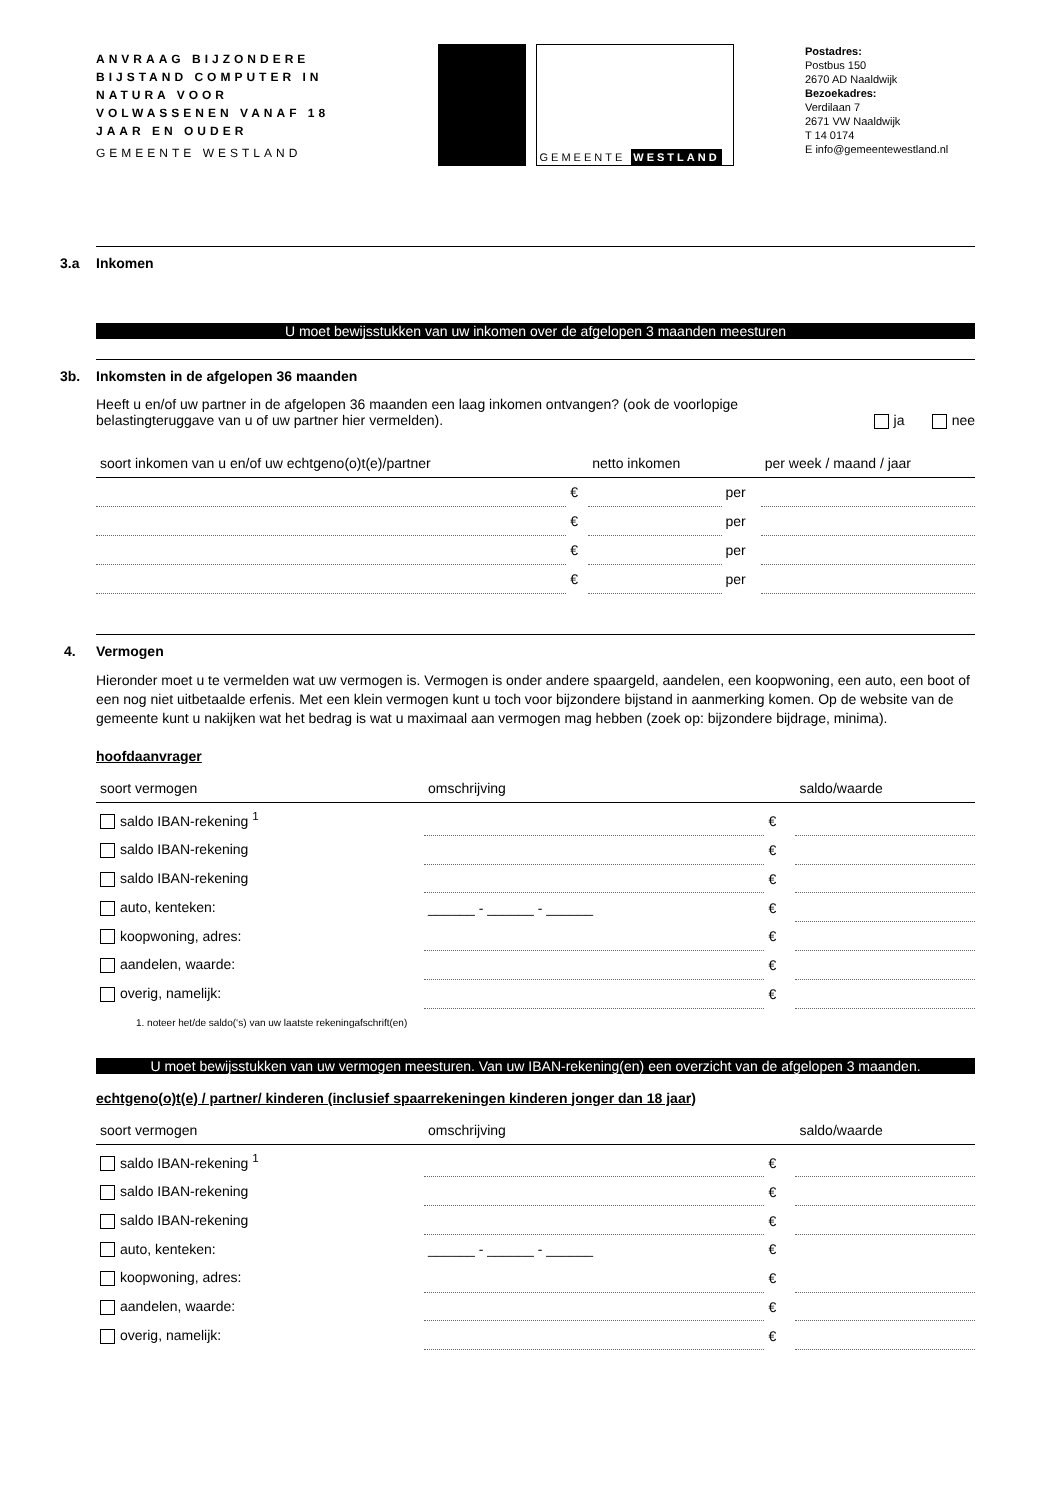ANVRAAG BIJZONDERE BIJSTAND COMPUTER IN NATURA VOOR VOLWASSENEN VANAF 18 JAAR EN OUDER
GEMEENTE WESTLAND
GEMEENTE WESTLAND
Postadres:
Postbus 150
2670 AD Naaldwijk
Bezoekadres:
Verdilaan 7
2671 VW Naaldwijk
T 14 0174
E info@gemeentewestland.nl
3.a Inkomen
U moet bewijsstukken van uw inkomen over de afgelopen 3 maanden meesturen
3b. Inkomsten in de afgelopen 36 maanden
Heeft u en/of uw partner in de afgelopen 36 maanden een laag inkomen ontvangen? (ook de voorlopige belastingteruggave van u of uw partner hier vermelden).
ja nee
| soort inkomen van u en/of uw echtgeno(o)t(e)/partner | | netto inkomen | | per week / maand / jaar |
| --- | --- | --- | --- | --- |
| | € | | per | |
| | € | | per | |
| | € | | per | |
| | € | | per | |
4. Vermogen
Hieronder moet u te vermelden wat uw vermogen is. Vermogen is onder andere spaargeld, aandelen, een koopwoning, een auto, een boot of een nog niet uitbetaalde erfenis. Met een klein vermogen kunt u toch voor bijzondere bijstand in aanmerking komen. Op de website van de gemeente kunt u nakijken wat het bedrag is wat u maximaal aan vermogen mag hebben (zoek op: bijzondere bijdrage, minima).
hoofdaanvrager
| soort vermogen | omschrijving | | saldo/waarde |
| --- | --- | --- | --- |
| saldo IBAN-rekening <sup>1</sup> | | € | |
| saldo IBAN-rekening | | € | |
| saldo IBAN-rekening | | € | |
| auto, kenteken: | ______ - ______ - ______ | € | |
| koopwoning, adres: | | € | |
| aandelen, waarde: | | € | |
| overig, namelijk: | | € | |
1. noteer het/de saldo(‘s) van uw laatste rekeningafschrift(en)
U moet bewijsstukken van uw vermogen meesturen. Van uw IBAN-rekening(en) een overzicht van de afgelopen 3 maanden.
echtgeno(o)t(e) / partner/ kinderen (inclusief spaarrekeningen kinderen jonger dan 18 jaar)
| soort vermogen | omschrijving | | saldo/waarde |
| --- | --- | --- | --- |
| saldo IBAN-rekening <sup>1</sup> | | € | |
| saldo IBAN-rekening | | € | |
| saldo IBAN-rekening | | € | |
| auto, kenteken: | ______ - ______ - ______ | € | |
| koopwoning, adres: | | € | |
| aandelen, waarde: | | € | |
| overig, namelijk: | | € | |